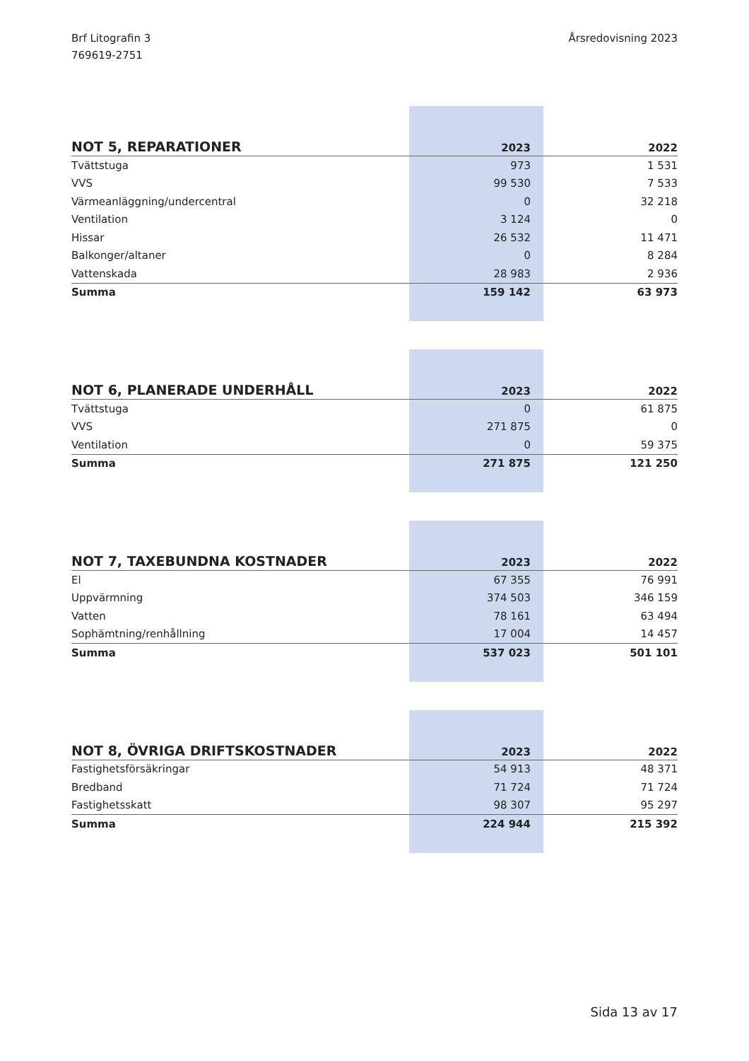Brf Litografin 3
769619-2751
Årsredovisning 2023
| NOT 5, REPARATIONER | 2023 | 2022 |
| --- | --- | --- |
| Tvättstuga | 973 | 1 531 |
| VVS | 99 530 | 7 533 |
| Värmeanläggning/undercentral | 0 | 32 218 |
| Ventilation | 3 124 | 0 |
| Hissar | 26 532 | 11 471 |
| Balkonger/altaner | 0 | 8 284 |
| Vattenskada | 28 983 | 2 936 |
| Summa | 159 142 | 63 973 |
| NOT 6, PLANERADE UNDERHÅLL | 2023 | 2022 |
| --- | --- | --- |
| Tvättstuga | 0 | 61 875 |
| VVS | 271 875 | 0 |
| Ventilation | 0 | 59 375 |
| Summa | 271 875 | 121 250 |
| NOT 7, TAXEBUNDNA KOSTNADER | 2023 | 2022 |
| --- | --- | --- |
| El | 67 355 | 76 991 |
| Uppvärmning | 374 503 | 346 159 |
| Vatten | 78 161 | 63 494 |
| Sophämtning/renhållning | 17 004 | 14 457 |
| Summa | 537 023 | 501 101 |
| NOT 8, ÖVRIGA DRIFTSKOSTNADER | 2023 | 2022 |
| --- | --- | --- |
| Fastighetsförsäkringar | 54 913 | 48 371 |
| Bredband | 71 724 | 71 724 |
| Fastighetsskatt | 98 307 | 95 297 |
| Summa | 224 944 | 215 392 |
Sida 13 av 17